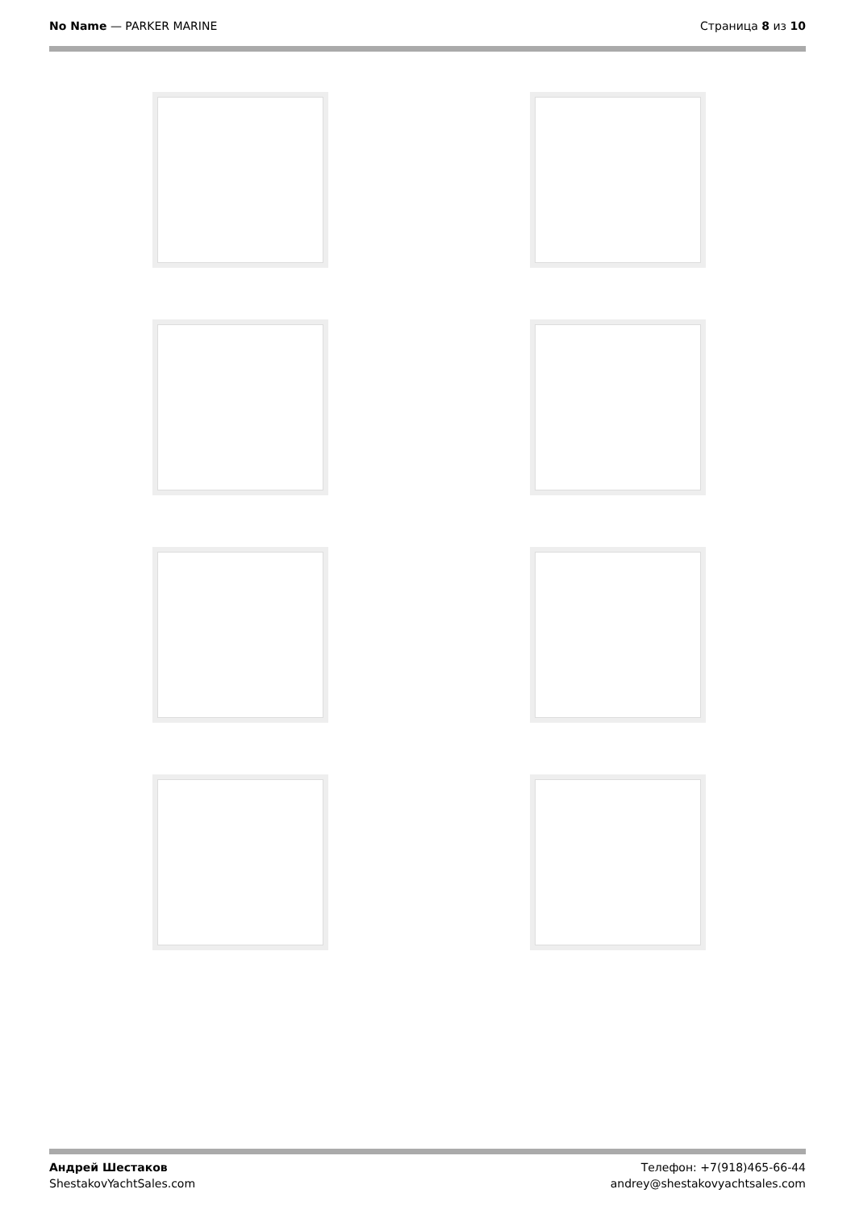No Name — PARKER MARINE Страница 8 из 10
Андрей Шестаков
ShestakovYachtSales.com
Телефон: +7(918)465-66-44
andrey@shestakovyachtsales.com